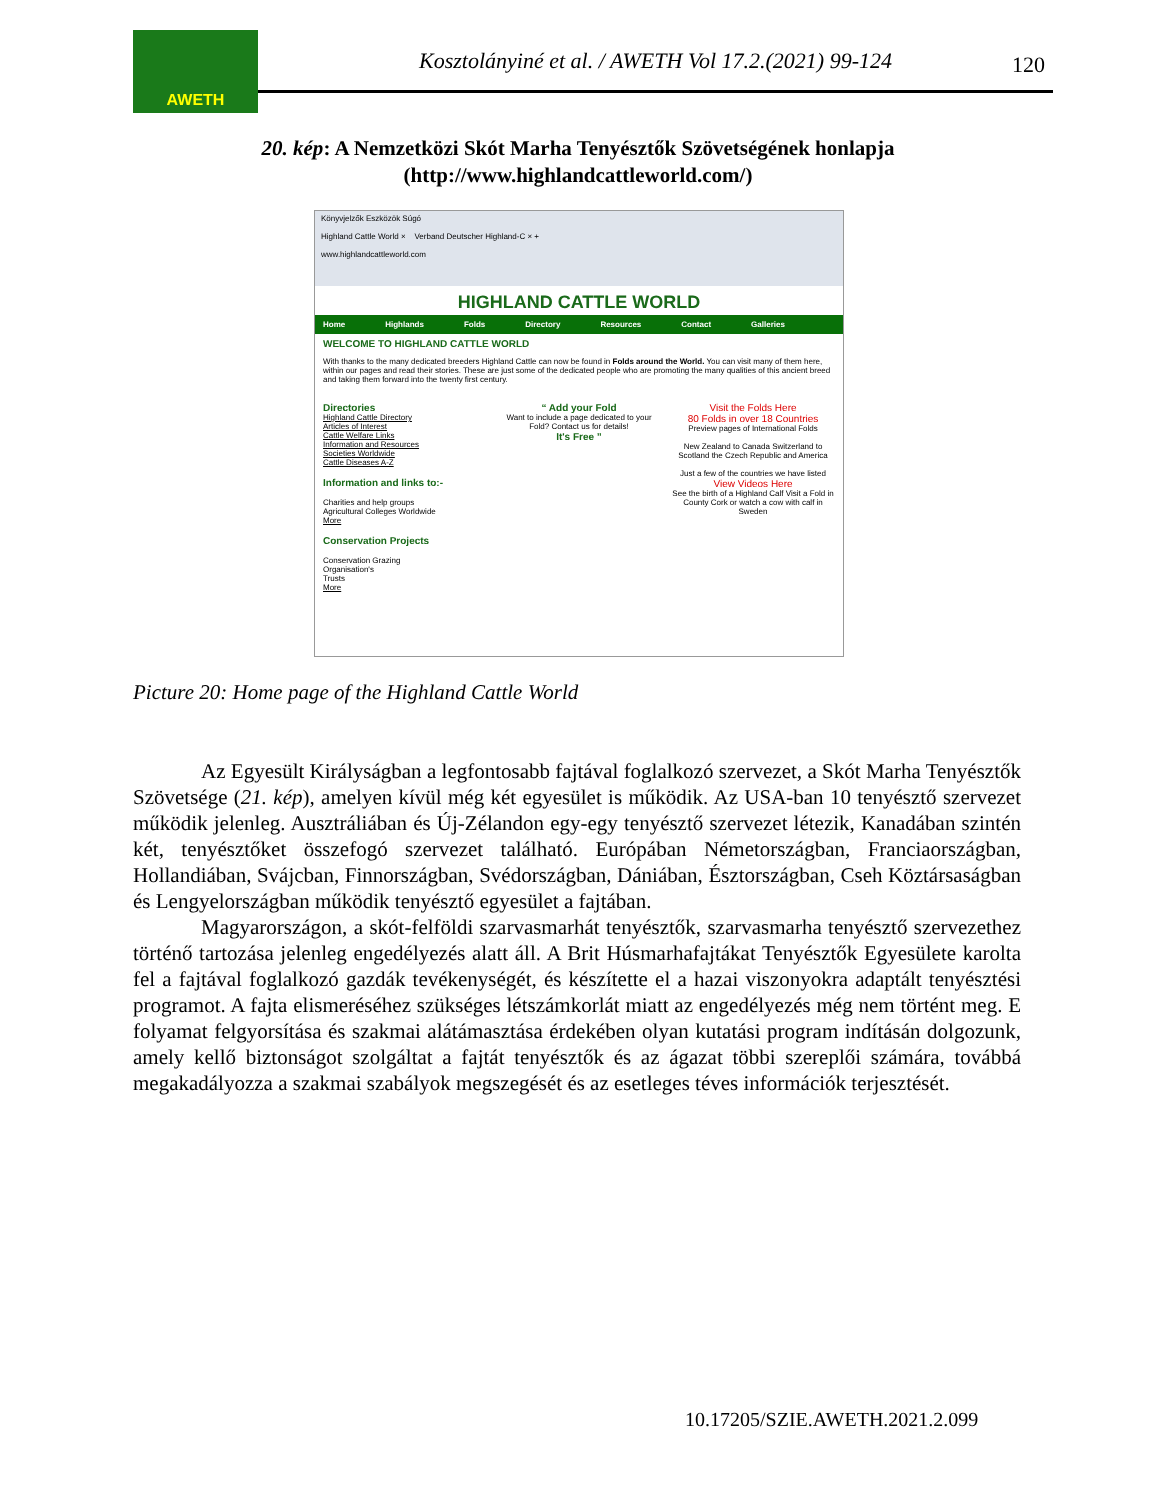AWETH
Kosztolányiné et al. / AWETH Vol 17.2.(2021) 99-124
120
20. kép: A Nemzetközi Skót Marha Tenyésztők Szövetségének honlapja
(http://www.highlandcattleworld.com/)
Könyvjelzők Eszközök Súgó
Highland Cattle World × Verband Deutscher Highland-C × +
www.highlandcattleworld.com
HIGHLAND CATTLE WORLD
Home Highlands Folds Directory Resources Contact Galleries
WELCOME TO HIGHLAND CATTLE WORLD
With thanks to the many dedicated breeders Highland Cattle can now be found in Folds around the World. You can visit many of them here, within our pages and read their stories. These are just some of the dedicated people who are promoting the many qualities of this ancient breed and taking them forward into the twenty first century.
Directories
Highland Cattle Directory
Articles of Interest
Cattle Welfare Links
Information and Resources
Societies Worldwide
Cattle Diseases A-Z
Information and links to:-
Charities and help groups
Agricultural Colleges Worldwide
More
Conservation Projects
Conservation Grazing
Organisation's
Trusts
More
“ Add your Fold
Want to include a page dedicated to your Fold? Contact us for details!
It's Free ”
Visit the Folds Here
80 Folds in over 18 Countries
Preview pages of International Folds
New Zealand to Canada Switzerland to Scotland the Czech Republic and America
Just a few of the countries we have listed
View Videos Here
See the birth of a Highland Calf Visit a Fold in County Cork or watch a cow with calf in Sweden
Picture 20: Home page of the Highland Cattle World
Az Egyesült Királyságban a legfontosabb fajtával foglalkozó szervezet, a Skót Marha Tenyésztők Szövetsége (21. kép), amelyen kívül még két egyesület is működik. Az USA-ban 10 tenyésztő szervezet működik jelenleg. Ausztráliában és Új-Zélandon egy-egy tenyésztő szervezet létezik, Kanadában szintén két, tenyésztőket összefogó szervezet található. Európában Németországban, Franciaországban, Hollandiában, Svájcban, Finnországban, Svédországban, Dániában, Észtországban, Cseh Köztársaságban és Lengyelországban működik tenyésztő egyesület a fajtában.
Magyarországon, a skót-felföldi szarvasmarhát tenyésztők, szarvasmarha tenyésztő szervezethez történő tartozása jelenleg engedélyezés alatt áll. A Brit Húsmarhafajtákat Tenyésztők Egyesülete karolta fel a fajtával foglalkozó gazdák tevékenységét, és készítette el a hazai viszonyokra adaptált tenyésztési programot. A fajta elismeréséhez szükséges létszámkorlát miatt az engedélyezés még nem történt meg. E folyamat felgyorsítása és szakmai alátámasztása érdekében olyan kutatási program indításán dolgozunk, amely kellő biztonságot szolgáltat a fajtát tenyésztők és az ágazat többi szereplői számára, továbbá megakadályozza a szakmai szabályok megszegését és az esetleges téves információk terjesztését.
10.17205/SZIE.AWETH.2021.2.099